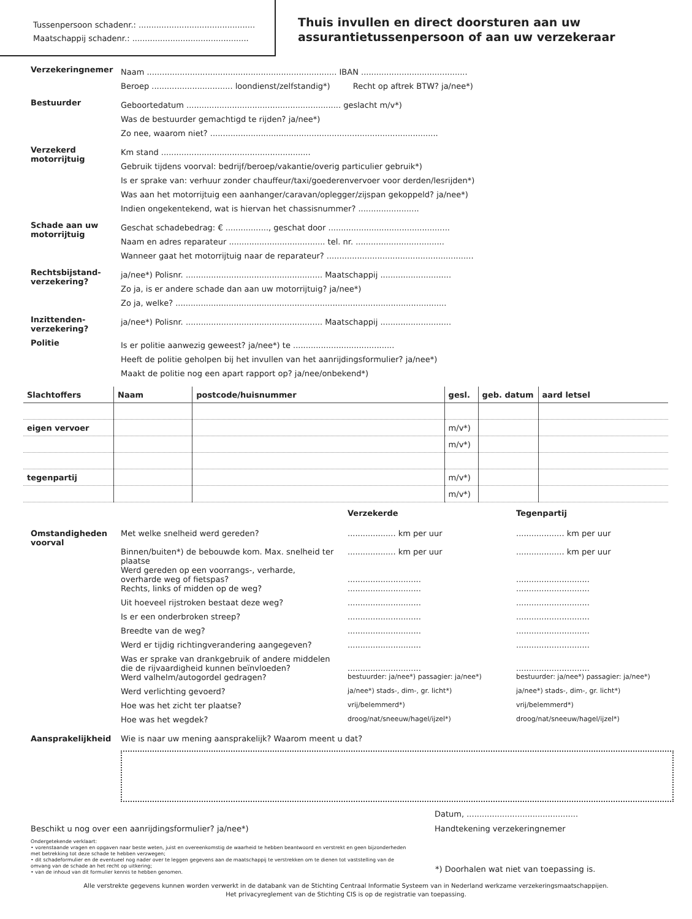Tussenpersoon schadenr.: ..............................................
Maatschappij schadenr.: ..............................................
Thuis invullen en direct doorsturen aan uw
assurantietussenpersoon of aan uw verzekeraar
Verzekeringnemer
Naam ........................................................................... IBAN ..........................................
Beroep ................................ loondienst/zelfstandig*) Recht op aftrek BTW? ja/nee*)
Bestuurder
Geboortedatum ............................................................. geslacht m/v*)
Was de bestuurder gemachtigd te rijden? ja/nee*)
Zo nee, waarom niet? ..........................................................................................
Verzekerd motorrijtuig
Km stand ...........................................................
Gebruik tijdens voorval: bedrijf/beroep/vakantie/overig particulier gebruik*)
Is er sprake van: verhuur zonder chauffeur/taxi/goederenvervoer voor derden/lesrijden*)
Was aan het motorrijtuig een aanhanger/caravan/oplegger/zijspan gekoppeld? ja/nee*)
Indien ongekentekend, wat is hiervan het chassisnummer? ........................
Schade aan uw motorrijtuig
Geschat schadebedrag: € ................., geschat door ................................................
Naam en adres reparateur ...................................... tel. nr. ...................................
Wanneer gaat het motorrijtuig naar de reparateur? ..........................................................
Rechtsbijstand-verzekering?
ja/nee*) Polisnr. ...................................................... Maatschappij ............................
Zo ja, is er andere schade dan aan uw motorrijtuig? ja/nee*)
Zo ja, welke? ...........................................................................................................
Inzittenden-verzekering?
ja/nee*) Polisnr. ...................................................... Maatschappij ............................
Politie
Is er politie aanwezig geweest? ja/nee*) te ........................................
Heeft de politie geholpen bij het invullen van het aanrijdingsformulier? ja/nee*)
Maakt de politie nog een apart rapport op? ja/nee/onbekend*)
| Slachtoffers | Naam | postcode/huisnummer | gesl. | geb. datum | aard letsel |
| --- | --- | --- | --- | --- | --- |
| eigen vervoer | | | m/v*) | | |
| | | | m/v*) | | |
| tegenpartij | | | m/v*) | | |
| | | | m/v*) | | |
| | | Verzekerde | Tegenpartij |
| Omstandigheden voorval | Met welke snelheid werd gereden? | ................... km per uur | ................... km per uur |
| | Binnen/buiten*) de bebouwde kom. Max. snelheid ter plaatse | ................... km per uur | ................... km per uur |
| | Werd gereden op een voorrangs-, verharde, overharde weg of fietspas? | ............................. | ............................. |
| | Rechts, links of midden op de weg? | ............................. | ............................. |
| | Uit hoeveel rijstroken bestaat deze weg? | ............................. | ............................. |
| | Is er een onderbroken streep? | ............................. | ............................. |
| | Breedte van de weg? | ............................. | ............................. |
| | Werd er tijdig richtingverandering aangegeven? | ............................. | ............................. |
| | Was er sprake van drankgebruik of andere middelen die de rijvaardigheid kunnen beïnvloeden? | ............................. | ............................. |
| | Werd valhelm/autogordel gedragen? | bestuurder: ja/nee*) passagier: ja/nee*) | bestuurder: ja/nee*) passagier: ja/nee*) |
| | Werd verlichting gevoerd? | ja/nee*) stads-, dim-, gr. licht*) | ja/nee*) stads-, dim-, gr. licht*) |
| | Hoe was het zicht ter plaatse? | vrij/belemmerd*) | vrij/belemmerd*) |
| | Hoe was het wegdek? | droog/nat/sneeuw/hagel/ijzel*) | droog/nat/sneeuw/hagel/ijzel*) |
| Aansprakelijkheid | Wie is naar uw mening aansprakelijk? Waarom meent u dat? | | |
Beschikt u nog over een aanrijdingsformulier? ja/nee*)
Datum, ............................................
Handtekening verzekeringnemer
Ondergetekende verklaart:
• vorenstaande vragen en opgaven naar beste weten, juist en overeenkomstig de waarheid te hebben beantwoord en verstrekt en geen bijzonderheden met betrekking tot deze schade te hebben verzwegen;
• dit schadeformulier en de eventueel nog nader over te leggen gegevens aan de maatschappij te verstrekken om te dienen tot vaststelling van de omvang van de schade an het recht op uitkering;
• van de inhoud van dit formulier kennis te hebben genomen.
*) Doorhalen wat niet van toepassing is.
Alle verstrekte gegevens kunnen worden verwerkt in de databank van de Stichting Centraal Informatie Systeem van in Nederland werkzame verzekeringsmaatschappijen.
Het privacyreglement van de Stichting CIS is op de registratie van toepassing.